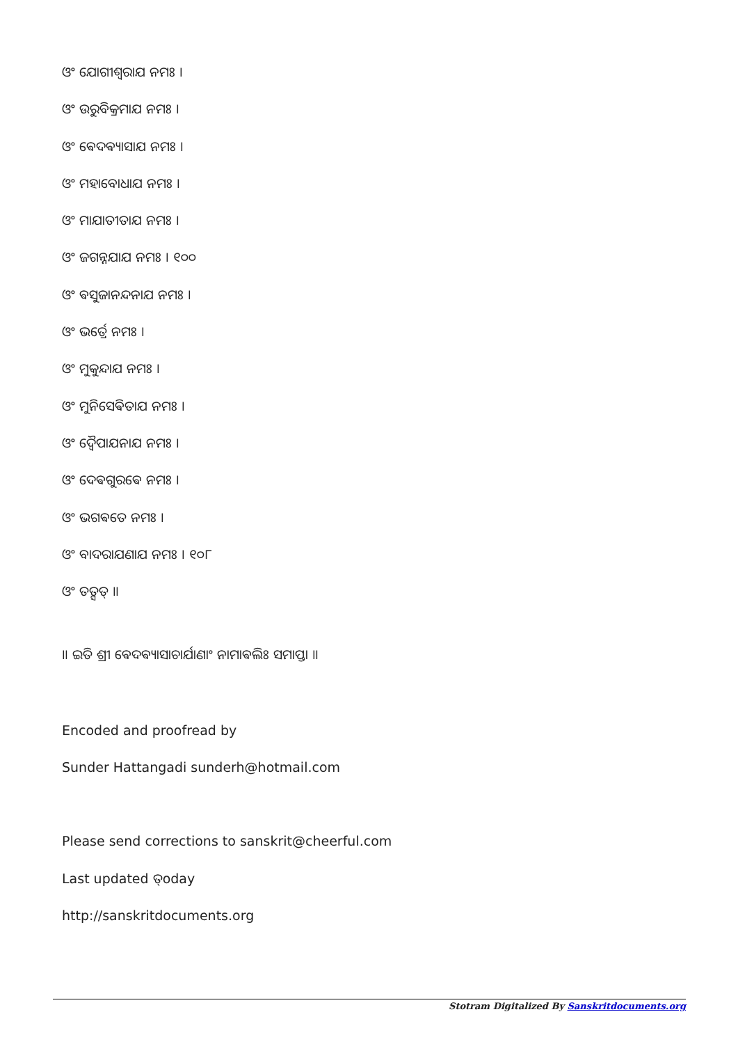ଓଂ ଯୋଗୀଶ୍ଵରାଯ ନମଃ ।
ଓଂ ଉରୁବିକ୍ରମାଯ ନମଃ ।
ଓଂ ଵେଦଵ୍ୟାସାଯ ନମଃ ।
ଓଂ ମହାବୋଧାଯ ନମଃ ।
ଓଂ ମାଯାତୀତାଯ ନମଃ ।
ଓଂ ଜଗନ୍ନଯାଯ ନମଃ । ୧୦୦
ଓଂ ଵସୁଜାନନ୍ଦନାଯ ନମଃ ।
ଓଂ ଭର୍ତ୍ରେ ନମଃ ।
ଓଂ ମୁକୁନ୍ଦାଯ ନମଃ ।
ଓଂ ମୁନିସେଵିତାଯ ନମଃ ।
ଓଂ ଦ୍ଵୈପାଯନାଯ ନମଃ ।
ଓଂ ଦେଵଗୁରଵେ ନମଃ ।
ଓଂ ଭଗଵତେ ନମଃ ।
ଓଂ ବାଦରାଯଣାଯ ନମଃ । ୧୦୮
ଓଂ ତତ୍ସତ୍ ॥
॥ ଇତି ଶ୍ରୀ ଵେଦଵ୍ୟାସାଚାର୍ଯାଣାଂ ନାମାଵଲିଃ ସମାପ୍ତା ॥
Encoded and proofread by
Sunder Hattangadi sunderh@hotmail.com
Please send corrections to sanskrit@cheerful.com
Last updated ତ୍oday
http://sanskritdocuments.org
Stotram Digitalized By Sanskritdocuments.org